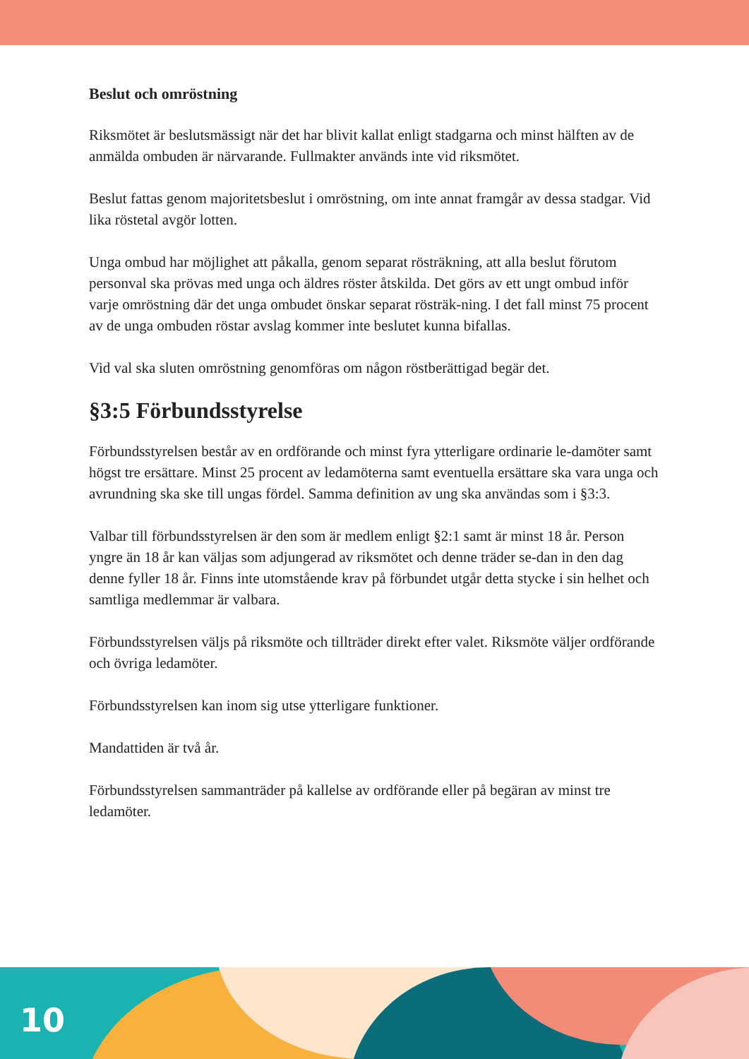Beslut och omröstning
Riksmötet är beslutsmässigt när det har blivit kallat enligt stadgarna och minst hälften av de anmälda ombuden är närvarande. Fullmakter används inte vid riksmötet.
Beslut fattas genom majoritetsbeslut i omröstning, om inte annat framgår av dessa stadgar. Vid lika röstetal avgör lotten.
Unga ombud har möjlighet att påkalla, genom separat rösträkning, att alla beslut förutom personval ska prövas med unga och äldres röster åtskilda. Det görs av ett ungt ombud inför varje omröstning där det unga ombudet önskar separat rösträk-ning. I det fall minst 75 procent av de unga ombuden röstar avslag kommer inte beslutet kunna bifallas.
Vid val ska sluten omröstning genomföras om någon röstberättigad begär det.
§3:5 Förbundsstyrelse
Förbundsstyrelsen består av en ordförande och minst fyra ytterligare ordinarie le-damöter samt högst tre ersättare. Minst 25 procent av ledamöterna samt eventuella ersättare ska vara unga och avrundning ska ske till ungas fördel. Samma definition av ung ska användas som i §3:3.
Valbar till förbundsstyrelsen är den som är medlem enligt §2:1 samt är minst 18 år. Person yngre än 18 år kan väljas som adjungerad av riksmötet och denne träder se-dan in den dag denne fyller 18 år. Finns inte utomstående krav på förbundet utgår detta stycke i sin helhet och samtliga medlemmar är valbara.
Förbundsstyrelsen väljs på riksmöte och tillträder direkt efter valet. Riksmöte väljer ordförande och övriga ledamöter.
Förbundsstyrelsen kan inom sig utse ytterligare funktioner.
Mandattiden är två år.
Förbundsstyrelsen sammanträder på kallelse av ordförande eller på begäran av minst tre ledamöter.
10